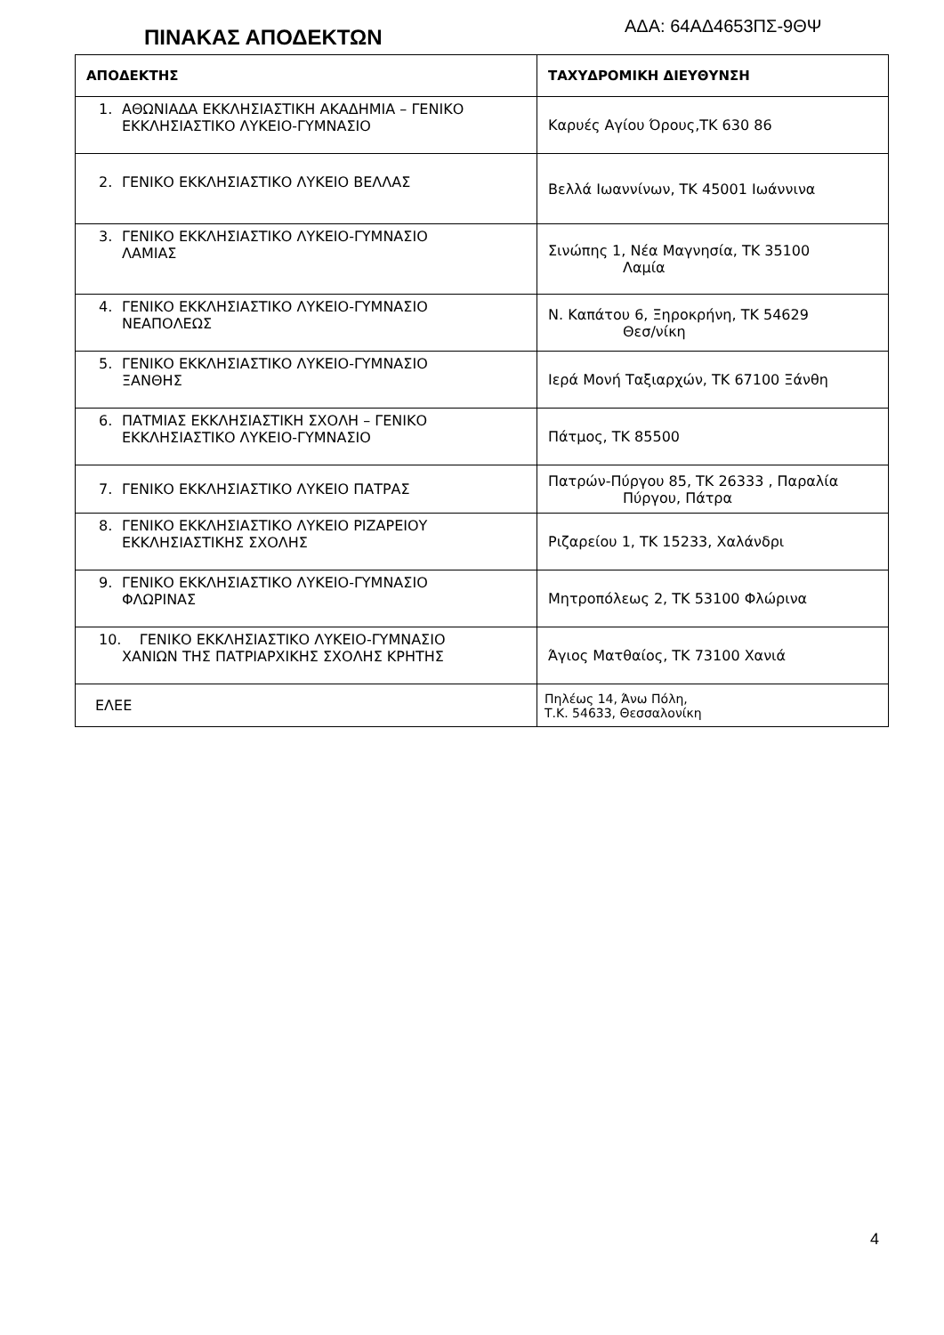ΑΔΑ: 64ΑΔ4653ΠΣ-9ΘΨ
ΠΙΝΑΚΑΣ ΑΠΟΔΕΚΤΩΝ
| ΑΠΟΔΕΚΤΗΣ | ΤΑΧΥΔΡΟΜΙΚΗ ΔΙΕΥΘΥΝΣΗ |
| --- | --- |
| 1. ΑΘΩΝΙΑΔΑ ΕΚΚΛΗΣΙΑΣΤΙΚΗ ΑΚΑΔΗΜΙΑ – ΓΕΝΙΚΟ ΕΚΚΛΗΣΙΑΣΤΙΚΟ ΛΥΚΕΙΟ-ΓΥΜΝΑΣΙΟ | Καρυές Αγίου Όρους,ΤΚ 630 86 |
| 2. ΓΕΝΙΚΟ ΕΚΚΛΗΣΙΑΣΤΙΚΟ ΛΥΚΕΙΟ ΒΕΛΛΑΣ | Βελλά Ιωαννίνων, ΤΚ 45001 Ιωάννινα |
| 3. ΓΕΝΙΚΟ ΕΚΚΛΗΣΙΑΣΤΙΚΟ ΛΥΚΕΙΟ-ΓΥΜΝΑΣΙΟ ΛΑΜΙΑΣ | Σινώπης 1, Νέα Μαγνησία, ΤΚ 35100 Λαμία |
| 4. ΓΕΝΙΚΟ ΕΚΚΛΗΣΙΑΣΤΙΚΟ ΛΥΚΕΙΟ-ΓΥΜΝΑΣΙΟ ΝΕΑΠΟΛΕΩΣ | Ν. Καπάτου 6, Ξηροκρήνη, ΤΚ 54629 Θεσ/νίκη |
| 5. ΓΕΝΙΚΟ ΕΚΚΛΗΣΙΑΣΤΙΚΟ ΛΥΚΕΙΟ-ΓΥΜΝΑΣΙΟ ΞΑΝΘΗΣ | Ιερά Μονή Ταξιαρχών, ΤΚ 67100 Ξάνθη |
| 6. ΠΑΤΜΙΑΣ ΕΚΚΛΗΣΙΑΣΤΙΚΗ ΣΧΟΛΗ – ΓΕΝΙΚΟ ΕΚΚΛΗΣΙΑΣΤΙΚΟ ΛΥΚΕΙΟ-ΓΥΜΝΑΣΙΟ | Πάτμος, ΤΚ 85500 |
| 7. ΓΕΝΙΚΟ ΕΚΚΛΗΣΙΑΣΤΙΚΟ ΛΥΚΕΙΟ ΠΑΤΡΑΣ | Πατρών-Πύργου 85, ΤΚ 26333 , Παραλία Πύργου, Πάτρα |
| 8. ΓΕΝΙΚΟ ΕΚΚΛΗΣΙΑΣΤΙΚΟ ΛΥΚΕΙΟ ΡΙΖΑΡΕΙΟΥ ΕΚΚΛΗΣΙΑΣΤΙΚΗΣ ΣΧΟΛΗΣ | Ριζαρείου 1, ΤΚ 15233, Χαλάνδρι |
| 9. ΓΕΝΙΚΟ ΕΚΚΛΗΣΙΑΣΤΙΚΟ ΛΥΚΕΙΟ-ΓΥΜΝΑΣΙΟ ΦΛΩΡΙΝΑΣ | Μητροπόλεως 2, ΤΚ 53100 Φλώρινα |
| 10. ΓΕΝΙΚΟ ΕΚΚΛΗΣΙΑΣΤΙΚΟ ΛΥΚΕΙΟ-ΓΥΜΝΑΣΙΟ ΧΑΝΙΩΝ ΤΗΣ ΠΑΤΡΙΑΡΧΙΚΗΣ ΣΧΟΛΗΣ ΚΡΗΤΗΣ | Άγιος Ματθαίος, ΤΚ 73100 Χανιά |
| ΕΛΕΕ | Πηλέως 14, Άνω Πόλη, Τ.Κ. 54633, Θεσσαλονίκη |
4